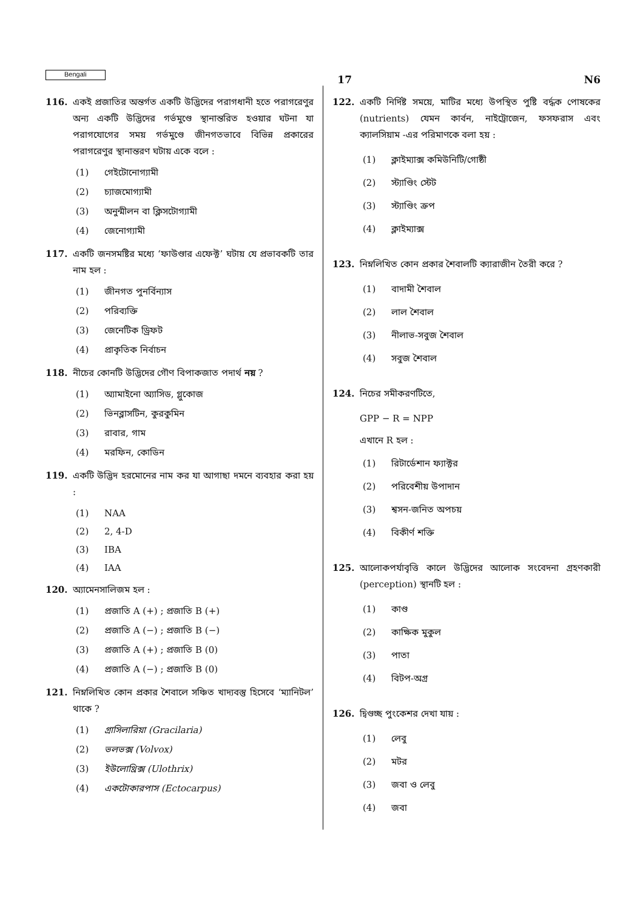Bengali
17 N6
116. একই প্রজাতির অন্তর্গত একটি উদ্ভিদের পরাগধানী হতে পরাগরেণুর অন্য একটি উদ্ভিদের গর্ভমুণ্ডে স্থানান্তরিত হওয়ার ঘটনা যা পরাগযোগের সময় গর্ভমুণ্ডে জীনগতভাবে বিভিন্ন প্রকারের পরাগরেণুর স্থানান্তরণ ঘটায় একে বলে :
(1) গেইটোনোগ্যামী
(2) চ্যাজমোগ্যামী
(3) অনুন্মীলন বা ক্লিসটোগ্যামী
(4) জেনোগ্যামী
117. একটি জনসমষ্টির মধ্যে ‘ফাউণ্ডার এফেক্ট’ ঘটায় যে প্রভাবকটি তার নাম হল :
(1) জীনগত পুনর্বিন্যাস
(2) পরিব্যক্তি
(3) জেনেটিক ড্রিফট
(4) প্রাকৃতিক নির্বাচন
118. নীচের কোনটি উদ্ভিদের গৌণ বিপাকজাত পদার্থ নয় ?
(1) অ্যামাইনো অ্যাসিড, গ্লুকোজ
(2) ভিনব্লাসটিন, কুরকুমিন
(3) রাবার, গাম
(4) মরফিন, কোডিন
119. একটি উদ্ভিদ হরমোনের নাম কর যা আগাছা দমনে ব্যবহার করা হয় :
(1) NAA
(2) 2, 4-D
(3) IBA
(4) IAA
120. অ্যামেনসালিজম হল :
(1) প্রজাতি A (+) ; প্রজাতি B (+)
(2) প্রজাতি A (−) ; প্রজাতি B (−)
(3) প্রজাতি A (+) ; প্রজাতি B (0)
(4) প্রজাতি A (−) ; প্রজাতি B (0)
121. নিম্নলিখিত কোন প্রকার শৈবালে সঞ্চিত খাদ্যবস্তু হিসেবে ‘ম্যানিটল’ থাকে ?
(1) গ্রাসিলারিয়া (Gracilaria)
(2) ভলভক্স (Volvox)
(3) ইউলোথ্রিক্স (Ulothrix)
(4) একটোকারপাস (Ectocarpus)
122. একটি নির্দিষ্ট সময়ে, মাটির মধ্যে উপস্থিত পুষ্টি বর্দ্ধক পোষকের (nutrients) যেমন কার্বন, নাইট্রোজেন, ফসফরাস এবং ক্যালসিয়াম -এর পরিমাণকে বলা হয় :
(1) ক্লাইম্যাক্স কমিউনিটি/গোষ্ঠী
(2) স্ট্যাণ্ডিং স্টেট
(3) স্ট্যাণ্ডিং ক্রপ
(4) ক্লাইম্যাক্স
123. নিম্নলিখিত কোন প্রকার শৈবালটি ক্যারাজীন তৈরী করে ?
(1) বাদামী শৈবাল
(2) লাল শৈবাল
(3) নীলাভ-সবুজ শৈবাল
(4) সবুজ শৈবাল
124. নিচের সমীকরণটিতে,
GPP − R = NPP
এখানে R হল :
(1) রিটার্ডেশান ফ্যাক্টর
(2) পরিবেশীয় উপাদান
(3) শ্বসন-জনিত অপচয়
(4) বিকীর্ণ শক্তি
125. আলোকপর্যাবৃত্তি কালে উদ্ভিদের আলোক সংবেদনা গ্রহণকারী (perception) স্থানটি হল :
(1) কাণ্ড
(2) কাক্ষিক মুকুল
(3) পাতা
(4) বিটপ-অগ্র
126. দ্বিগুচ্ছ পুংকেশর দেখা যায় :
(1) লেবু
(2) মটর
(3) জবা ও লেবু
(4) জবা